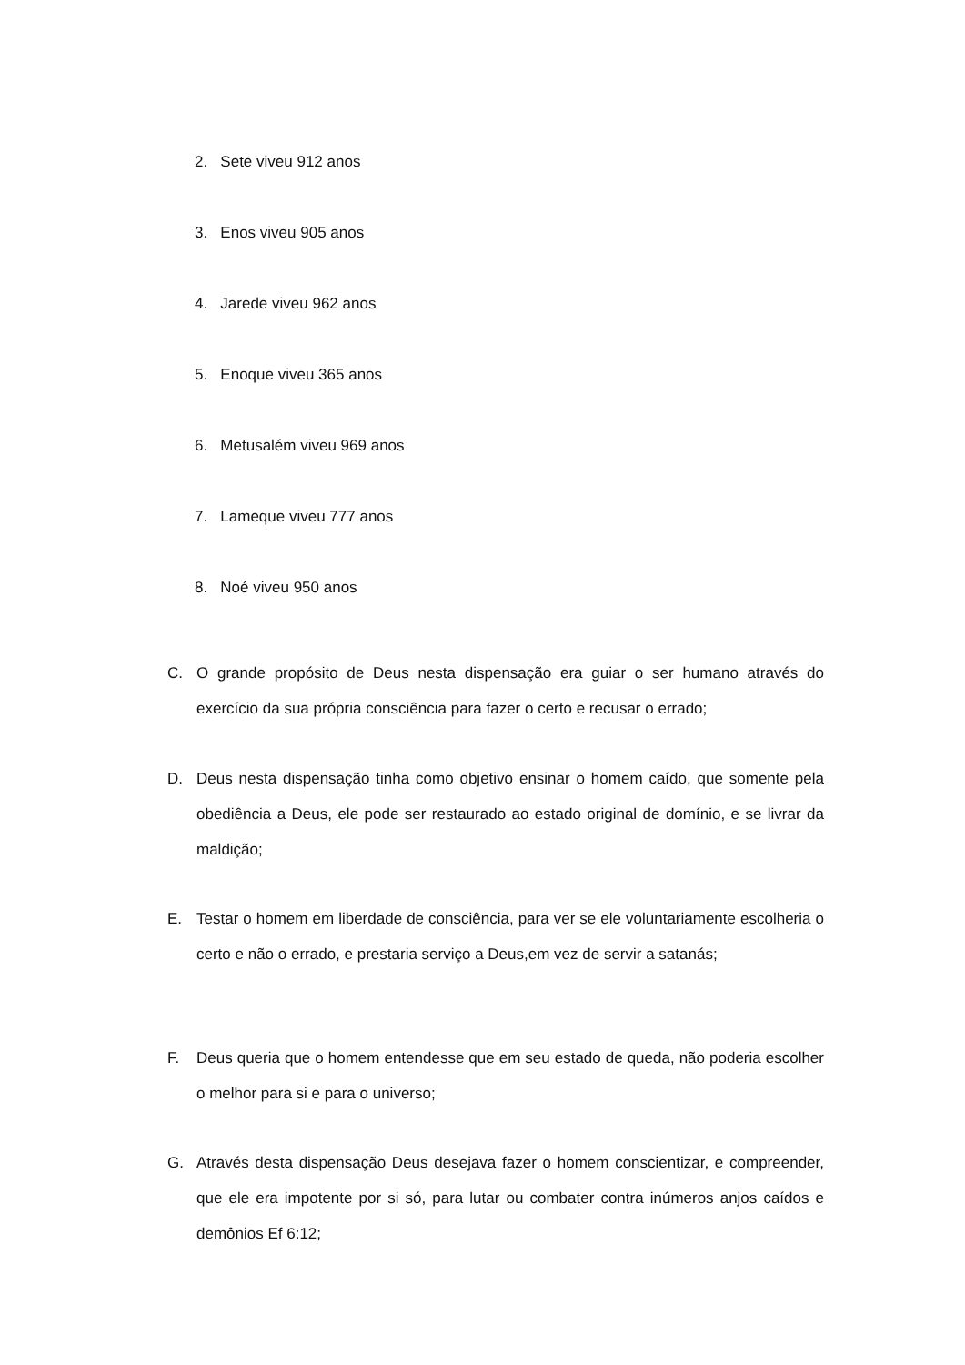2. Sete viveu 912 anos
3. Enos viveu 905 anos
4. Jarede viveu 962 anos
5. Enoque viveu 365 anos
6. Metusalém viveu 969 anos
7. Lameque viveu 777 anos
8. Noé viveu 950 anos
C. O grande propósito de Deus nesta dispensação era guiar o ser humano através do exercício da sua própria consciência para fazer o certo e recusar o errado;
D. Deus nesta dispensação tinha como objetivo ensinar o homem caído, que somente pela obediência a Deus, ele pode ser restaurado ao estado original de domínio, e se livrar da maldição;
E. Testar o homem em liberdade de consciência, para ver se ele voluntariamente escolheria o certo e não o errado, e prestaria serviço a Deus,em vez de servir a satanás;
F. Deus queria que o homem entendesse que em seu estado de queda, não poderia escolher o melhor para si e para o universo;
G. Através desta dispensação Deus desejava fazer o homem conscientizar, e compreender, que ele era impotente por si só, para lutar ou combater contra inúmeros anjos caídos e demônios Ef 6:12;